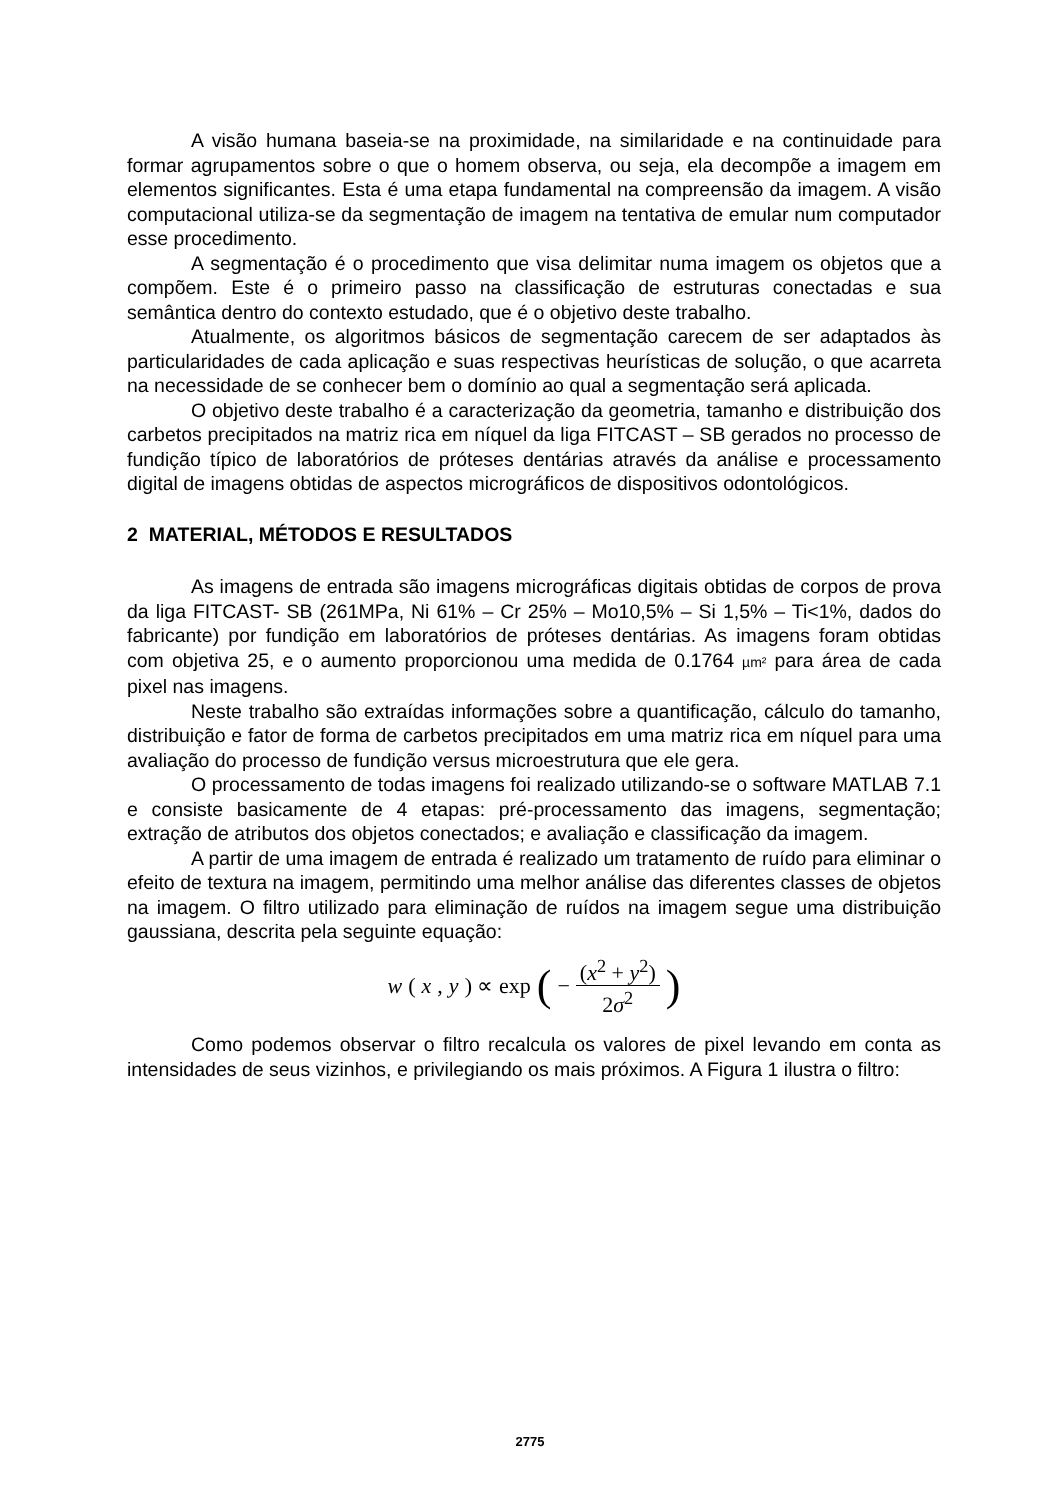A visão humana baseia-se na proximidade, na similaridade e na continuidade para formar agrupamentos sobre o que o homem observa, ou seja, ela decompõe a imagem em elementos significantes. Esta é uma etapa fundamental na compreensão da imagem. A visão computacional utiliza-se da segmentação de imagem na tentativa de emular num computador esse procedimento.
A segmentação é o procedimento que visa delimitar numa imagem os objetos que a compõem. Este é o primeiro passo na classificação de estruturas conectadas e sua semântica dentro do contexto estudado, que é o objetivo deste trabalho.
Atualmente, os algoritmos básicos de segmentação carecem de ser adaptados às particularidades de cada aplicação e suas respectivas heurísticas de solução, o que acarreta na necessidade de se conhecer bem o domínio ao qual a segmentação será aplicada.
O objetivo deste trabalho é a caracterização da geometria, tamanho e distribuição dos carbetos precipitados na matriz rica em níquel da liga FITCAST – SB gerados no processo de fundição típico de laboratórios de próteses dentárias através da análise e processamento digital de imagens obtidas de aspectos micrográficos de dispositivos odontológicos.
2 MATERIAL, MÉTODOS E RESULTADOS
As imagens de entrada são imagens micrográficas digitais obtidas de corpos de prova da liga FITCAST- SB (261MPa, Ni 61% – Cr 25% – Mo10,5% – Si 1,5% – Ti<1%, dados do fabricante) por fundição em laboratórios de próteses dentárias. As imagens foram obtidas com objetiva 25, e o aumento proporcionou uma medida de 0.1764 µm² para área de cada pixel nas imagens.
Neste trabalho são extraídas informações sobre a quantificação, cálculo do tamanho, distribuição e fator de forma de carbetos precipitados em uma matriz rica em níquel para uma avaliação do processo de fundição versus microestrutura que ele gera.
O processamento de todas imagens foi realizado utilizando-se o software MATLAB 7.1 e consiste basicamente de 4 etapas: pré-processamento das imagens, segmentação; extração de atributos dos objetos conectados; e avaliação e classificação da imagem.
A partir de uma imagem de entrada é realizado um tratamento de ruído para eliminar o efeito de textura na imagem, permitindo uma melhor análise das diferentes classes de objetos na imagem. O filtro utilizado para eliminação de ruídos na imagem segue uma distribuição gaussiana, descrita pela seguinte equação:
w (x, y) ∝ exp (− (x<sup>2</sup> + y<sup>2</sup>) 2σ<sup>2</sup>)
Como podemos observar o filtro recalcula os valores de pixel levando em conta as intensidades de seus vizinhos, e privilegiando os mais próximos. A Figura 1 ilustra o filtro:
2775